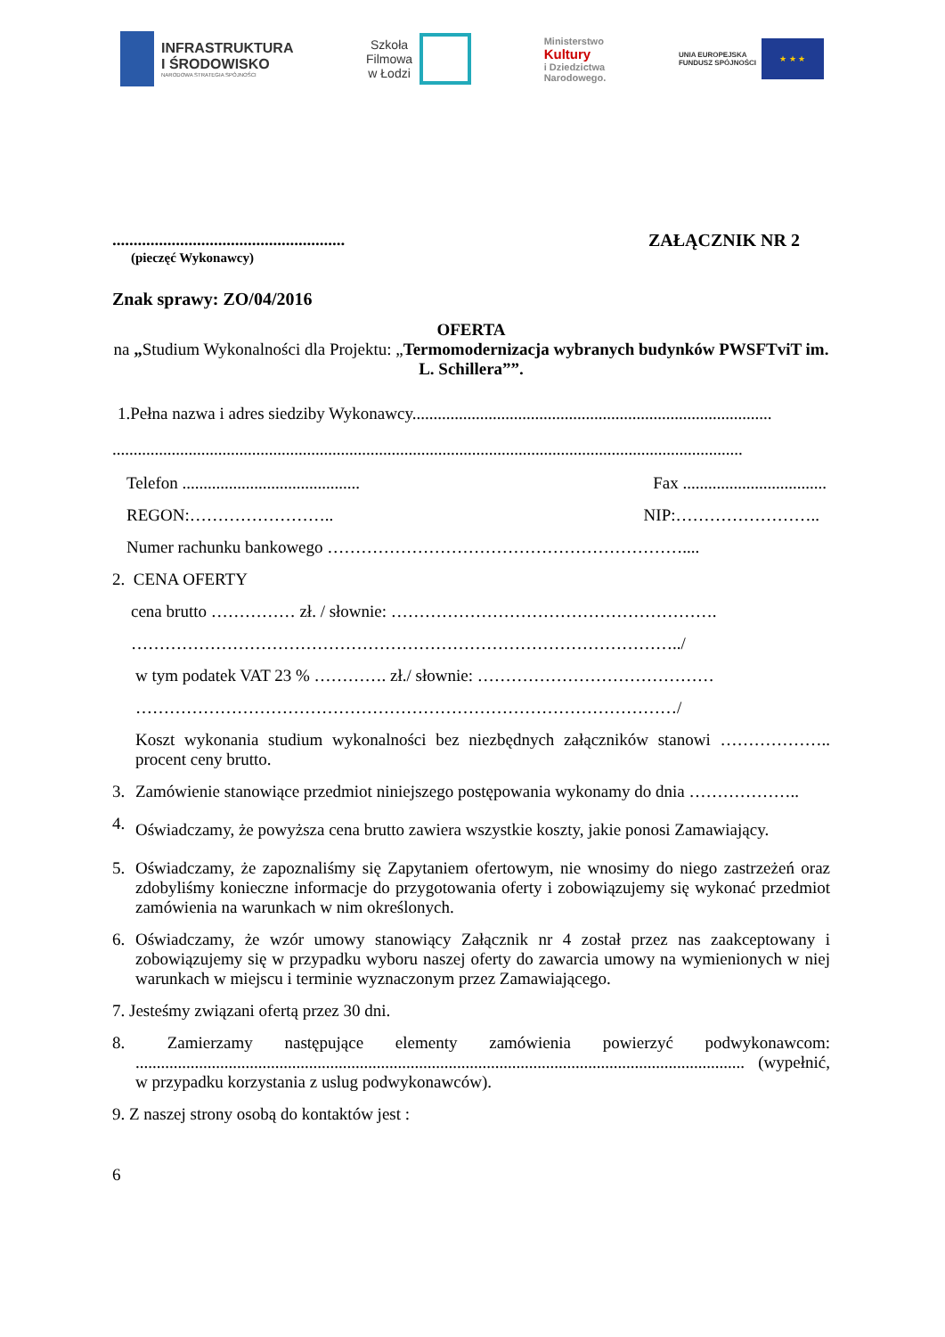INFRASTRUKTURA
I ŚRODOWISKO
NARODOWA STRATEGIA SPÓJNOŚCI
Szkoła
Filmowa
w Łodzi
Ministerstwo
Kultury
i Dziedzictwa
Narodowego.
UNIA EUROPEJSKA
FUNDUSZ SPÓJNOŚCI
★ ★ ★
.......................................................
ZAŁĄCZNIK NR 2
(pieczęć Wykonawcy)
Znak sprawy: ZO/04/2016
OFERTA
na „Studium Wykonalności dla Projektu: „Termomodernizacja wybranych budynków PWSFTviT im. L. Schillera””.
1.Pełna nazwa i adres siedziby Wykonawcy.....................................................................................
.....................................................................................................................................................
Telefon ..........................................
Fax ..................................
REGON:…………………….. NIP:……………………..
Numer rachunku bankowego ………………………………………………………....
2. CENA OFERTY
cena brutto …………… zł. / słownie: ………………………………………………….
……………………………………………………………………………………../
w tym podatek VAT 23 % …………. zł./ słownie: ……………………………………
……………………………………………………………………………………/
Koszt wykonania studium wykonalności bez niezbędnych załączników stanowi ……………….. procent ceny brutto.
3. Zamówienie stanowiące przedmiot niniejszego postępowania wykonamy do dnia ………………..
4. Oświadczamy, że powyższa cena brutto zawiera wszystkie koszty, jakie ponosi Zamawiający.
5. Oświadczamy, że zapoznaliśmy się Zapytaniem ofertowym, nie wnosimy do niego zastrzeżeń oraz zdobyliśmy konieczne informacje do przygotowania oferty i zobowiązujemy się wykonać przedmiot zamówienia na warunkach w nim określonych.
6. Oświadczamy, że wzór umowy stanowiący Załącznik nr 4 został przez nas zaakceptowany i zobowiązujemy się w przypadku wyboru naszej oferty do zawarcia umowy na wymienionych w niej warunkach w miejscu i terminie wyznaczonym przez Zamawiającego.
7. Jesteśmy związani ofertą przez 30 dni.
8. Zamierzamy następujące elementy zamówienia powierzyć podwykonawcom: ................................................................................................................................................ (wypełnić, w przypadku korzystania z uslug podwykonawców).
9. Z naszej strony osobą do kontaktów jest :
6